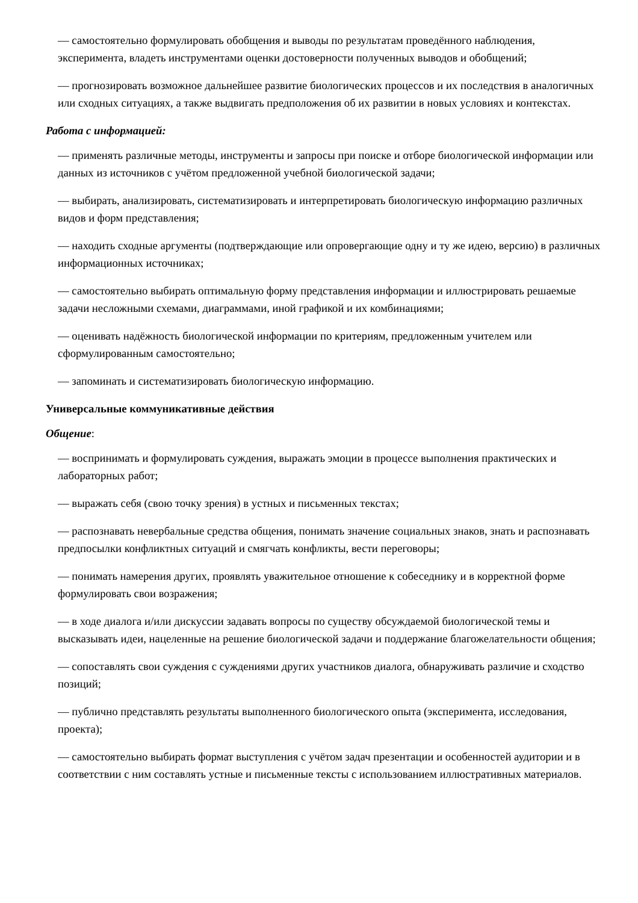— самостоятельно формулировать обобщения и выводы по результатам проведённого наблюдения, эксперимента, владеть инструментами оценки достоверности полученных выводов и обобщений;
— прогнозировать возможное дальнейшее развитие биологических процессов и их последствия в аналогичных или сходных ситуациях, а также выдвигать предположения об их развитии в новых условиях и контекстах.
Работа с информацией:
— применять различные методы, инструменты и запросы при поиске и отборе биологической информации или данных из источников с учётом предложенной учебной биологической задачи;
— выбирать, анализировать, систематизировать и интерпретировать биологическую информацию различных видов и форм представления;
— находить сходные аргументы (подтверждающие или опровергающие одну и ту же идею, версию) в различных информационных источниках;
— самостоятельно выбирать оптимальную форму представления информации и иллюстрировать решаемые задачи несложными схемами, диаграммами, иной графикой и их комбинациями;
— оценивать надёжность биологической информации по критериям, предложенным учителем или сформулированным самостоятельно;
— запоминать и систематизировать биологическую информацию.
Универсальные коммуникативные действия
Общение:
— воспринимать и формулировать суждения, выражать эмоции в процессе выполнения практических и лабораторных работ;
— выражать себя (свою точку зрения) в устных и письменных текстах;
— распознавать невербальные средства общения, понимать значение социальных знаков, знать и распознавать предпосылки конфликтных ситуаций и смягчать конфликты, вести переговоры;
— понимать намерения других, проявлять уважительное отношение к собеседнику и в корректной форме формулировать свои возражения;
— в ходе диалога и/или дискуссии задавать вопросы по существу обсуждаемой биологической темы и высказывать идеи, нацеленные на решение биологической задачи и поддержание благожелательности общения;
— сопоставлять свои суждения с суждениями других участников диалога, обнаруживать различие и сходство позиций;
— публично представлять результаты выполненного биологического опыта (эксперимента, исследования, проекта);
— самостоятельно выбирать формат выступления с учётом задач презентации и особенностей аудитории и в соответствии с ним составлять устные и письменные тексты с использованием иллюстративных материалов.